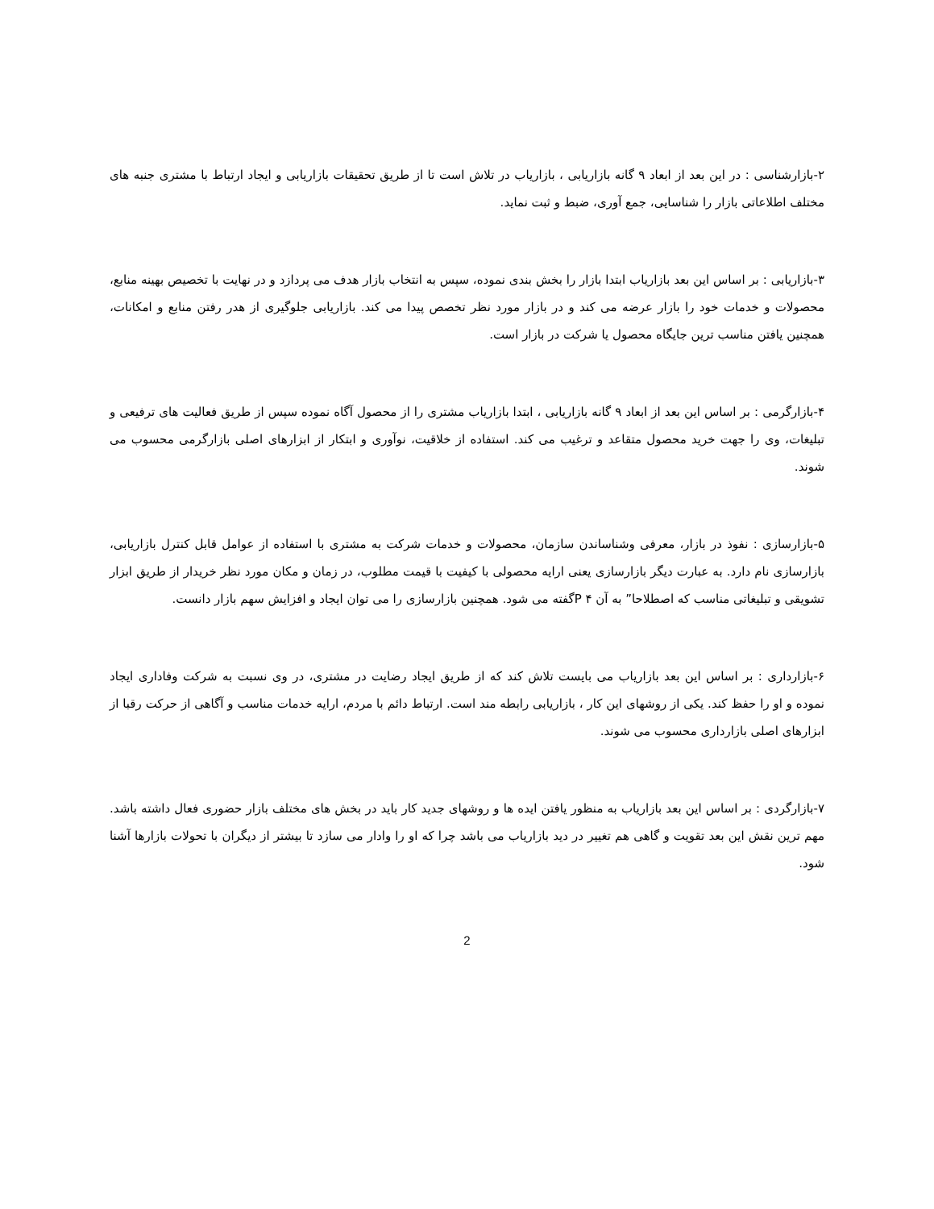۲-بازارشناسی : در این بعد از ابعاد ۹ گانه بازاریابی ، بازاریاب در تلاش است تا از طریق تحقیقات بازاریابی و ایجاد ارتباط با مشتری جنبه های مختلف اطلاعاتی بازار را شناسایی، جمع آوری، ضبط و ثبت نماید.
۳-بازاریابی : بر اساس این بعد بازاریاب ابتدا بازار را بخش بندی نموده، سپس به انتخاب بازار هدف می پردازد و در نهایت با تخصیص بهینه منابع، محصولات و خدمات خود را بازار عرضه می کند و در بازار مورد نظر تخصص پیدا می کند. بازاریابی جلوگیری از هدر رفتن منابع و امکانات، همچنین یافتن مناسب ترین جایگاه محصول یا شرکت در بازار است.
۴-بازارگرمی : بر اساس این بعد از ابعاد ۹ گانه بازاریابی ، ابتدا بازاریاب مشتری را از محصول آگاه نموده سپس از طریق فعالیت های ترفیعی و تبلیغات، وی را جهت خرید محصول متقاعد و ترغیب می کند. استفاده از خلاقیت، نوآوری و ابتکار از ابزارهای اصلی بازارگرمی محسوب می شوند.
۵-بازارسازی : نفوذ در بازار، معرفی وشناساندن سازمان، محصولات و خدمات شرکت به مشتری با استفاده از عوامل قابل کنترل بازاریابی، بازارسازی نام دارد. به عبارت دیگر بازارسازی یعنی ارایه محصولی با کیفیت با قیمت مطلوب، در زمان و مکان مورد نظر خریدار از طریق ابزار تشویقی و تبلیغاتی مناسب که اصطلاحا” به آن ۴ Pگفته می شود. همچنین بازارسازی را می توان ایجاد و افزایش سهم بازار دانست.
۶-بازارداری : بر اساس این بعد بازاریاب می بایست تلاش کند که از طریق ایجاد رضایت در مشتری، در وی نسبت به شرکت وفاداری ایجاد نموده و او را حفظ کند. یکی از روشهای این کار ، بازاریابی رابطه مند است. ارتباط دائم با مردم، ارایه خدمات مناسب و آگاهی از حرکت رقبا از ابزارهای اصلی بازارداری محسوب می شوند.
۷-بازارگردی : بر اساس این بعد بازاریاب به منظور یافتن ایده ها و روشهای جدید کار باید در بخش های مختلف بازار حضوری فعال داشته باشد. مهم ترین نقش این بعد تقویت و گاهی هم تغییر در دید بازاریاب می باشد چرا که او را وادار می سازد تا بیشتر از دیگران با تحولات بازارها آشنا شود.
2